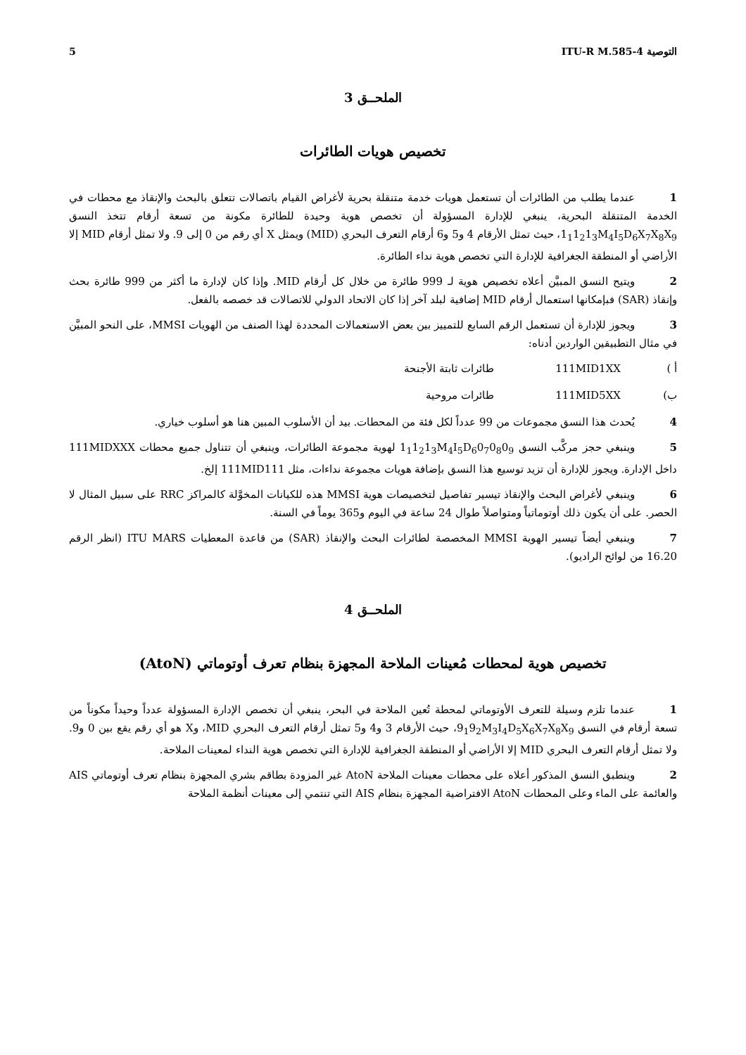التوصية ITU-R M.585-4 5
الملحــق 3
تخصيص هويات الطائرات
1 عندما يطلب من الطائرات أن تستعمل هويات خدمة متنقلة بحرية لأغراض القيام باتصالات تتعلق بالبحث والإنقاذ مع محطات في الخدمة المتنقلة البحرية، ينبغي للإدارة المسؤولة أن تخصص هوية وحيدة للطائرة مكونة من تسعة أرقام تتخذ النسق 1<sub>1</sub>1<sub>2</sub>1<sub>3</sub>M<sub>4</sub>I<sub>5</sub>D<sub>6</sub>X<sub>7</sub>X<sub>8</sub>X<sub>9</sub>، حيث تمثل الأرقام 4 و5 و6 أرقام التعرف البحري (MID) ويمثل X أي رقم من 0 إلى 9. ولا تمثل أرقام MID إلا الأراضي أو المنطقة الجغرافية للإدارة التي تخصص هوية نداء الطائرة.
2 ويتيح النسق المبيَّن أعلاه تخصيص هوية لـ 999 طائرة من خلال كل أرقام MID. وإذا كان لإدارة ما أكثر من 999 طائرة بحث وإنقاذ (SAR) فبإمكانها استعمال أرقام MID إضافية لبلد آخر إذا كان الاتحاد الدولي للاتصالات قد خصصه بالفعل.
3 ويجوز للإدارة أن تستعمل الرقم السابع للتمييز بين بعض الاستعمالات المحددة لهذا الصنف من الهويات MMSI، على النحو المبيَّن في مثال التطبيقين الواردين أدناه:
أ ) 111MID1XX طائرات ثابتة الأجنحة
ب) 111MID5XX طائرات مروحية
4 يُحدث هذا النسق مجموعات من 99 عدداً لكل فئة من المحطات. بيد أن الأسلوب المبين هنا هو أسلوب خياري.
5 وينبغي حجز مركَّب النسق 1<sub>1</sub>1<sub>2</sub>1<sub>3</sub>M<sub>4</sub>I<sub>5</sub>D<sub>6</sub>0<sub>7</sub>0<sub>8</sub>0<sub>9</sub> لهوية مجموعة الطائرات، وينبغي أن تتناول جميع محطات 111MIDXXX داخل الإدارة. ويجوز للإدارة أن تزيد توسيع هذا النسق بإضافة هويات مجموعة نداءات، مثل 111MID111 إلخ.
6 وينبغي لأغراض البحث والإنقاذ تيسير تفاصيل لتخصيصات هوية MMSI هذه للكيانات المخوَّلة كالمراكز RRC على سبيل المثال لا الحصر. على أن يكون ذلك أوتوماتياً ومتواصلاً طوال 24 ساعة في اليوم و365 يوماً في السنة.
7 وينبغي أيضاً تيسير الهوية MMSI المخصصة لطائرات البحث والإنقاذ (SAR) من قاعدة المعطيات ITU MARS (انظر الرقم 16.20 من لوائح الراديو).
الملحــق 4
تخصيص هوية لمحطات مُعينات الملاحة المجهزة بنظام تعرف أوتوماتي (AtoN)
1 عندما تلزم وسيلة للتعرف الأوتوماتي لمحطة تُعين الملاحة في البحر، ينبغي أن تخصص الإدارة المسؤولة عدداً وحيداً مكوناً من تسعة أرقام في النسق 9<sub>1</sub>9<sub>2</sub>M<sub>3</sub>I<sub>4</sub>D<sub>5</sub>X<sub>6</sub>X<sub>7</sub>X<sub>8</sub>X<sub>9</sub>، حيث الأرقام 3 و4 و5 تمثل أرقام التعرف البحري MID، وX هو أي رقم يقع بين 0 و9. ولا تمثل أرقام التعرف البحري MID إلا الأراضي أو المنطقة الجغرافية للإدارة التي تخصص هوية النداء لمعينات الملاحة.
2 وينطبق النسق المذكور أعلاه على محطات معينات الملاحة AtoN غير المزودة بطاقم بشري المجهزة بنظام تعرف أوتوماتي AIS والعائمة على الماء وعلى المحطات AtoN الافتراضية المجهزة بنظام AIS التي تنتمي إلى معينات أنظمة الملاحة